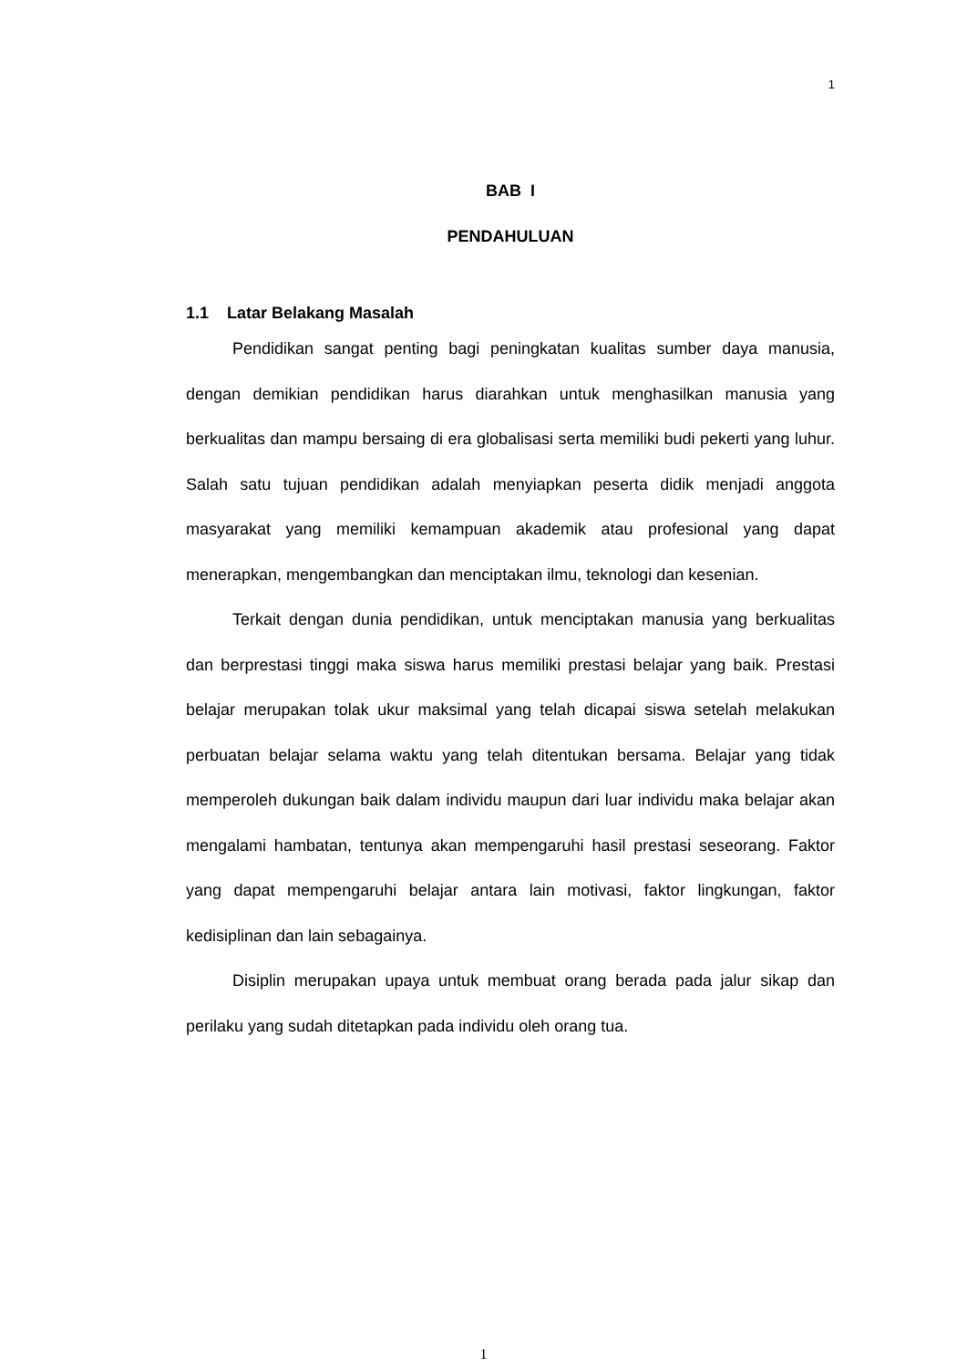1
BAB I
PENDAHULUAN
1.1 Latar Belakang Masalah
Pendidikan sangat penting bagi peningkatan kualitas sumber daya manusia, dengan demikian pendidikan harus diarahkan untuk menghasilkan manusia yang berkualitas dan mampu bersaing di era globalisasi serta memiliki budi pekerti yang luhur. Salah satu tujuan pendidikan adalah menyiapkan peserta didik menjadi anggota masyarakat yang memiliki kemampuan akademik atau profesional yang dapat menerapkan, mengembangkan dan menciptakan ilmu, teknologi dan kesenian.
Terkait dengan dunia pendidikan, untuk menciptakan manusia yang berkualitas dan berprestasi tinggi maka siswa harus memiliki prestasi belajar yang baik. Prestasi belajar merupakan tolak ukur maksimal yang telah dicapai siswa setelah melakukan perbuatan belajar selama waktu yang telah ditentukan bersama. Belajar yang tidak memperoleh dukungan baik dalam individu maupun dari luar individu maka belajar akan mengalami hambatan, tentunya akan mempengaruhi hasil prestasi seseorang. Faktor yang dapat mempengaruhi belajar antara lain motivasi, faktor lingkungan, faktor kedisiplinan dan lain sebagainya.
Disiplin merupakan upaya untuk membuat orang berada pada jalur sikap dan perilaku yang sudah ditetapkan pada individu oleh orang tua.
1